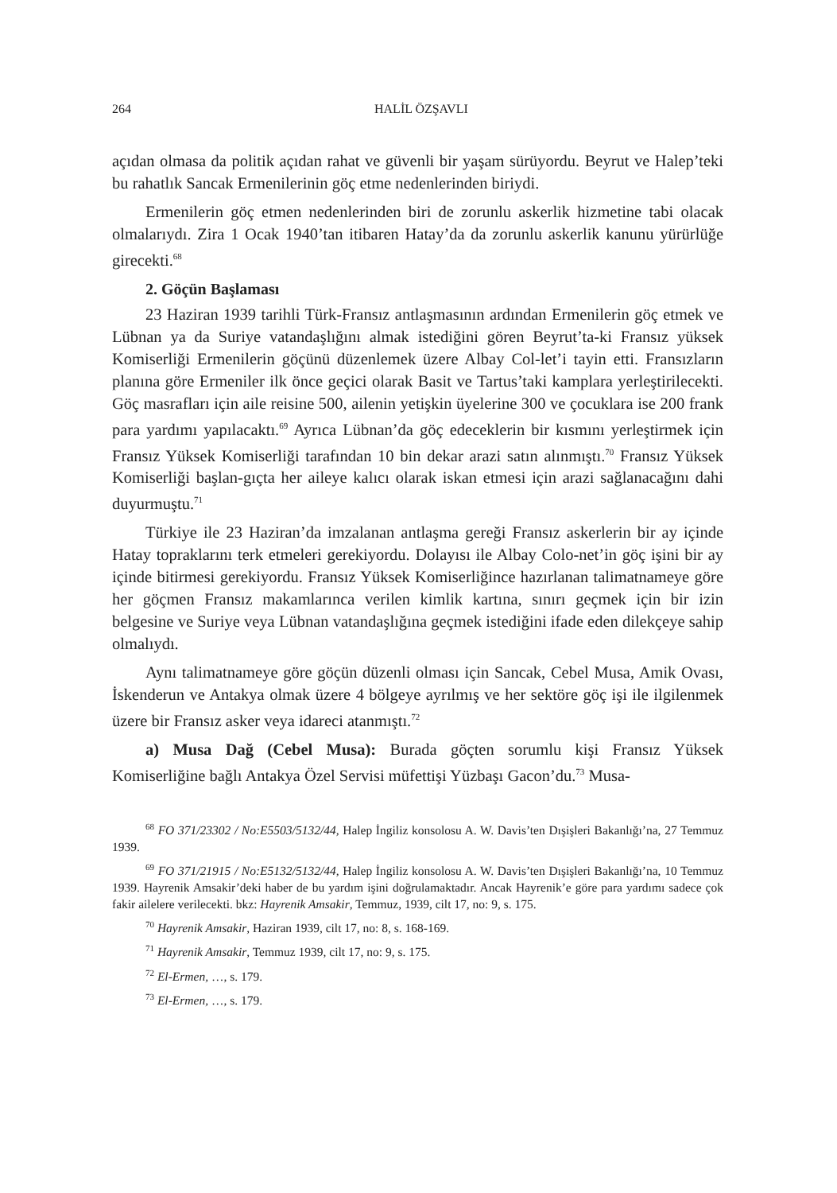264 HALİL ÖZŞAVLI
açıdan olmasa da politik açıdan rahat ve güvenli bir yaşam sürüyordu. Beyrut ve Halep’teki bu rahatlık Sancak Ermenilerinin göç etme nedenlerinden biriydi.
Ermenilerin göç etmen nedenlerinden biri de zorunlu askerlik hizmetine tabi olacak olmalarıydı. Zira 1 Ocak 1940’tan itibaren Hatay’da da zorunlu askerlik kanunu yürürlüğe girecekti.<sup>68</sup>
2. Göçün Başlaması
23 Haziran 1939 tarihli Türk-Fransız antlaşmasının ardından Ermenilerin göç etmek ve Lübnan ya da Suriye vatandaşlığını almak istediğini gören Beyrut’ta-ki Fransız yüksek Komiserliği Ermenilerin göçünü düzenlemek üzere Albay Col-let’i tayin etti. Fransızların planına göre Ermeniler ilk önce geçici olarak Basit ve Tartus’taki kamplara yerleştirilecekti. Göç masrafları için aile reisine 500, ailenin yetişkin üyelerine 300 ve çocuklara ise 200 frank para yardımı yapılacaktı.<sup>69</sup> Ayrıca Lübnan’da göç edeceklerin bir kısmını yerleştirmek için Fransız Yüksek Komiserliği tarafından 10 bin dekar arazi satın alınmıştı.<sup>70</sup> Fransız Yüksek Komiserliği başlan-gıçta her aileye kalıcı olarak iskan etmesi için arazi sağlanacağını dahi duyurmuştu.<sup>71</sup>
Türkiye ile 23 Haziran’da imzalanan antlaşma gereği Fransız askerlerin bir ay içinde Hatay topraklarını terk etmeleri gerekiyordu. Dolayısı ile Albay Colo-net’in göç işini bir ay içinde bitirmesi gerekiyordu. Fransız Yüksek Komiserliğince hazırlanan talimatnameye göre her göçmen Fransız makamlarınca verilen kimlik kartına, sınırı geçmek için bir izin belgesine ve Suriye veya Lübnan vatandaşlığına geçmek istediğini ifade eden dilekçeye sahip olmalıydı.
Aynı talimatnameye göre göçün düzenli olması için Sancak, Cebel Musa, Amik Ovası, İskenderun ve Antakya olmak üzere 4 bölgeye ayrılmış ve her sektöre göç işi ile ilgilenmek üzere bir Fransız asker veya idareci atanmıştı.<sup>72</sup>
a) Musa Dağ (Cebel Musa): Burada göçten sorumlu kişi Fransız Yüksek Komiserliğine bağlı Antakya Özel Servisi müfettişi Yüzbaşı Gacon’du.<sup>73</sup> Musa-
<sup>68</sup> FO 371/23302 / No:E5503/5132/44, Halep İngiliz konsolosu A. W. Davis’ten Dışişleri Bakanlığı’na, 27 Temmuz 1939.
<sup>69</sup> FO 371/21915 / No:E5132/5132/44, Halep İngiliz konsolosu A. W. Davis’ten Dışişleri Bakanlığı’na, 10 Temmuz 1939. Hayrenik Amsakir’deki haber de bu yardım işini doğrulamaktadır. Ancak Hayrenik’e göre para yardımı sadece çok fakir ailelere verilecekti. bkz: Hayrenik Amsakir, Temmuz, 1939, cilt 17, no: 9, s. 175.
<sup>70</sup> Hayrenik Amsakir, Haziran 1939, cilt 17, no: 8, s. 168-169.
<sup>71</sup> Hayrenik Amsakir, Temmuz 1939, cilt 17, no: 9, s. 175.
<sup>72</sup> El-Ermen, …, s. 179.
<sup>73</sup> El-Ermen, …, s. 179.